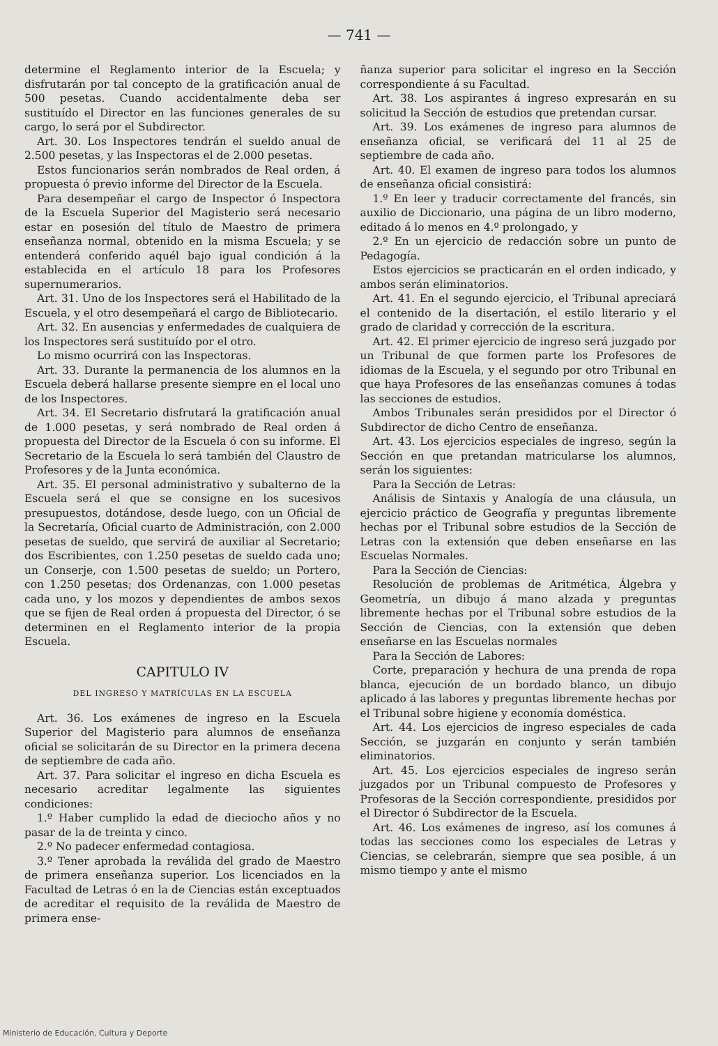— 741 —
determine el Reglamento interior de la Escuela; y disfrutarán por tal concepto de la gratificación anual de 500 pesetas. Cuando accidentalmente deba ser sustituído el Director en las funciones generales de su cargo, lo será por el Subdirector.
Art. 30. Los Inspectores tendrán el sueldo anual de 2.500 pesetas, y las Inspectoras el de 2.000 pesetas.
Estos funcionarios serán nombrados de Real orden, á propuesta ó previo informe del Director de la Escuela.
Para desempeñar el cargo de Inspector ó Inspectora de la Escuela Superior del Magisterio será necesario estar en posesión del título de Maestro de primera enseñanza normal, obtenido en la misma Escuela; y se entenderá conferido aquél bajo igual condición á la establecida en el artículo 18 para los Profesores supernumerarios.
Art. 31. Uno de los Inspectores será el Habilitado de la Escuela, y el otro desempeñará el cargo de Bibliotecario.
Art. 32. En ausencias y enfermedades de cualquiera de los Inspectores será sustituído por el otro.
Lo mismo ocurrirá con las Inspectoras.
Art. 33. Durante la permanencia de los alumnos en la Escuela deberá hallarse presente siempre en el local uno de los Inspectores.
Art. 34. El Secretario disfrutará la gratificación anual de 1.000 pesetas, y será nombrado de Real orden á propuesta del Director de la Escuela ó con su informe. El Secretario de la Escuela lo será también del Claustro de Profesores y de la Junta económica.
Art. 35. El personal administrativo y subalterno de la Escuela será el que se consigne en los sucesivos presupuestos, dotándose, desde luego, con un Oficial de la Secretaría, Oficial cuarto de Administración, con 2.000 pesetas de sueldo, que servirá de auxiliar al Secretario; dos Escribientes, con 1.250 pesetas de sueldo cada uno; un Conserje, con 1.500 pesetas de sueldo; un Portero, con 1.250 pesetas; dos Ordenanzas, con 1.000 pesetas cada uno, y los mozos y dependientes de ambos sexos que se fijen de Real orden á propuesta del Director, ó se determinen en el Reglamento interior de la propia Escuela.
CAPITULO IV
DEL INGRESO Y MATRÍCULAS EN LA ESCUELA
Art. 36. Los exámenes de ingreso en la Escuela Superior del Magisterio para alumnos de enseñanza oficial se solicitarán de su Director en la primera decena de septiembre de cada año.
Art. 37. Para solicitar el ingreso en dicha Escuela es necesario acreditar legalmente las siguientes condiciones:
1.º Haber cumplido la edad de dieciocho años y no pasar de la de treinta y cinco.
2.º No padecer enfermedad contagiosa.
3.º Tener aprobada la reválida del grado de Maestro de primera enseñanza superior. Los licenciados en la Facultad de Letras ó en la de Ciencias están exceptuados de acreditar el requisito de la reválida de Maestro de primera ense-
ñanza superior para solicitar el ingreso en la Sección correspondiente á su Facultad.
Art. 38. Los aspirantes á ingreso expresarán en su solicitud la Sección de estudios que pretendan cursar.
Art. 39. Los exámenes de ingreso para alumnos de enseñanza oficial, se verificará del 11 al 25 de septiembre de cada año.
Art. 40. El examen de ingreso para todos los alumnos de enseñanza oficial consistirá:
1.º En leer y traducir correctamente del francés, sin auxilio de Diccionario, una página de un libro moderno, editado á lo menos en 4.º prolongado, y
2.º En un ejercicio de redacción sobre un punto de Pedagogía.
Estos ejercicios se practicarán en el orden indicado, y ambos serán eliminatorios.
Art. 41. En el segundo ejercicio, el Tribunal apreciará el contenido de la disertación, el estilo literario y el grado de claridad y corrección de la escritura.
Art. 42. El primer ejercicio de ingreso será juzgado por un Tribunal de que formen parte los Profesores de idiomas de la Escuela, y el segundo por otro Tribunal en que haya Profesores de las enseñanzas comunes á todas las secciones de estudios.
Ambos Tribunales serán presididos por el Director ó Subdirector de dicho Centro de enseñanza.
Art. 43. Los ejercicios especiales de ingreso, según la Sección en que pretandan matricularse los alumnos, serán los siguientes:
Para la Sección de Letras:
Análisis de Sintaxis y Analogía de una cláusula, un ejercicio práctico de Geografía y preguntas libremente hechas por el Tribunal sobre estudios de la Sección de Letras con la extensión que deben enseñarse en las Escuelas Normales.
Para la Sección de Ciencias:
Resolución de problemas de Aritmética, Álgebra y Geometría, un dibujo á mano alzada y preguntas libremente hechas por el Tribunal sobre estudios de la Sección de Ciencias, con la extensión que deben enseñarse en las Escuelas normales
Para la Sección de Labores:
Corte, preparación y hechura de una prenda de ropa blanca, ejecución de un bordado blanco, un dibujo aplicado á las labores y preguntas libremente hechas por el Tribunal sobre higiene y economía doméstica.
Art. 44. Los ejercicios de ingreso especiales de cada Sección, se juzgarán en conjunto y serán también eliminatorios.
Art. 45. Los ejercicios especiales de ingreso serán juzgados por un Tribunal compuesto de Profesores y Profesoras de la Sección correspondiente, presididos por el Director ó Subdirector de la Escuela.
Art. 46. Los exámenes de ingreso, así los comunes á todas las secciones como los especiales de Letras y Ciencias, se celebrarán, siempre que sea posible, á un mismo tiempo y ante el mismo
Ministerio de Educación, Cultura y Deporte